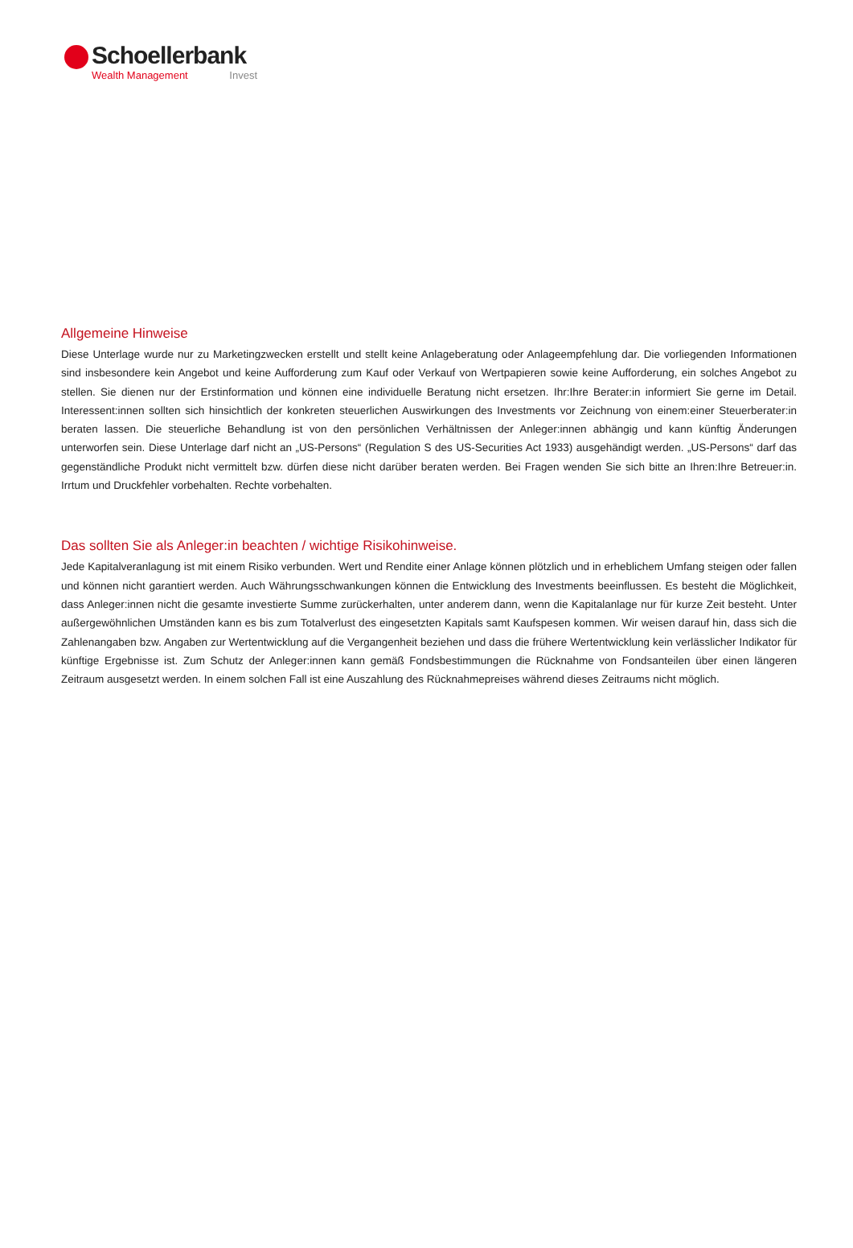Schoellerbank
Wealth Management Invest
Allgemeine Hinweise
Diese Unterlage wurde nur zu Marketingzwecken erstellt und stellt keine Anlageberatung oder Anlageempfehlung dar. Die vorliegenden Informationen sind insbesondere kein Angebot und keine Aufforderung zum Kauf oder Verkauf von Wertpapieren sowie keine Aufforderung, ein solches Angebot zu stellen. Sie dienen nur der Erstinformation und können eine individuelle Beratung nicht ersetzen. Ihr:Ihre Berater:in informiert Sie gerne im Detail. Interessent:innen sollten sich hinsichtlich der konkreten steuerlichen Auswirkungen des Investments vor Zeichnung von einem:einer Steuerberater:in beraten lassen. Die steuerliche Behandlung ist von den persönlichen Verhältnissen der Anleger:innen abhängig und kann künftig Änderungen unterworfen sein. Diese Unterlage darf nicht an „US-Persons“ (Regulation S des US-Securities Act 1933) ausgehändigt werden. „US-Persons“ darf das gegenständliche Produkt nicht vermittelt bzw. dürfen diese nicht darüber beraten werden. Bei Fragen wenden Sie sich bitte an Ihren:Ihre Betreuer:in. Irrtum und Druckfehler vorbehalten. Rechte vorbehalten.
Das sollten Sie als Anleger:in beachten / wichtige Risikohinweise.
Jede Kapitalveranlagung ist mit einem Risiko verbunden. Wert und Rendite einer Anlage können plötzlich und in erheblichem Umfang steigen oder fallen und können nicht garantiert werden. Auch Währungsschwankungen können die Entwicklung des Investments beeinflussen. Es besteht die Möglichkeit, dass Anleger:innen nicht die gesamte investierte Summe zurückerhalten, unter anderem dann, wenn die Kapitalanlage nur für kurze Zeit besteht. Unter außergewöhnlichen Umständen kann es bis zum Totalverlust des eingesetzten Kapitals samt Kaufspesen kommen. Wir weisen darauf hin, dass sich die Zahlenangaben bzw. Angaben zur Wertentwicklung auf die Vergangenheit beziehen und dass die frühere Wertentwicklung kein verlässlicher Indikator für künftige Ergebnisse ist. Zum Schutz der Anleger:innen kann gemäß Fondsbestimmungen die Rücknahme von Fondsanteilen über einen längeren Zeitraum ausgesetzt werden. In einem solchen Fall ist eine Auszahlung des Rücknahmepreises während dieses Zeitraums nicht möglich.